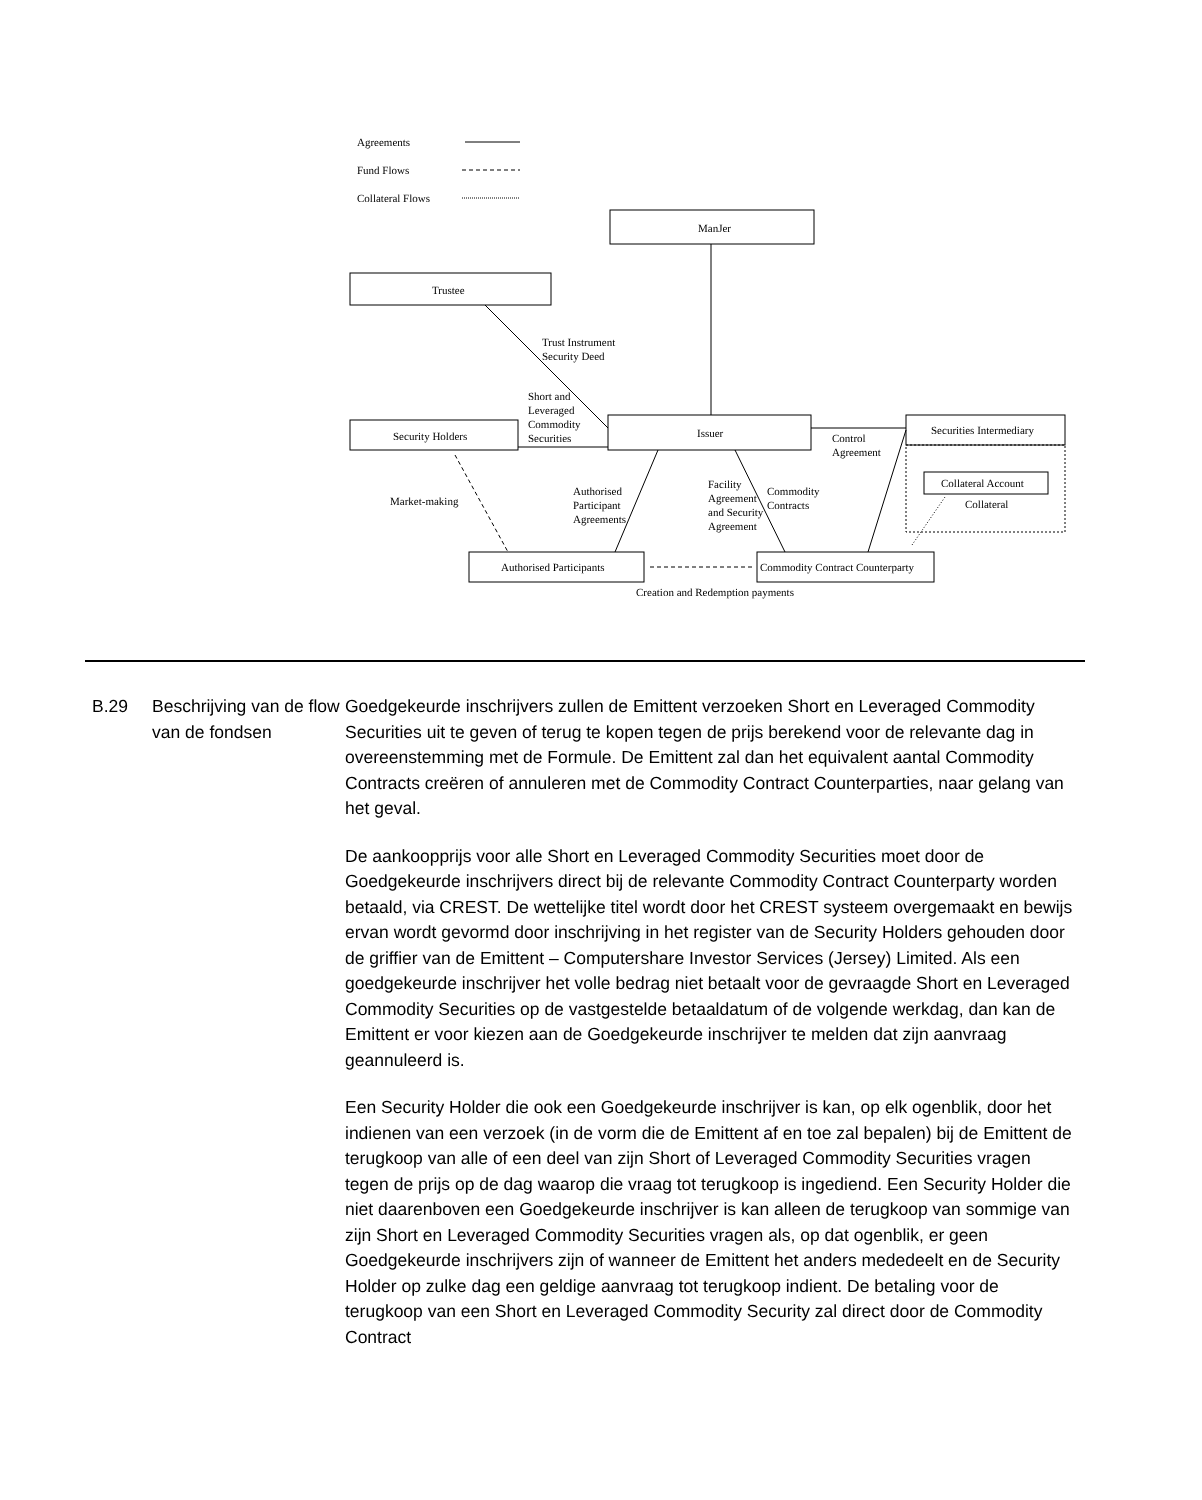Agreements
Fund Flows
Collateral Flows
ManJer
Trustee
Trust Instrument
Security Deed
Short and
Leveraged
Commodity
Securities
Security Holders
Issuer
Control
Agreement
Securities Intermediary
Collateral Account
Collateral
Market-making
Authorised
Participant
Agreements
Facility
Agreement
and Security
Agreement
Commodity
Contracts
Authorised Participants
Commodity Contract Counterparty
Creation and Redemption payments
B.29 Beschrijving van de flow van de fondsen
Goedgekeurde inschrijvers zullen de Emittent verzoeken Short en Leveraged Commodity Securities uit te geven of terug te kopen tegen de prijs berekend voor de relevante dag in overeenstemming met de Formule. De Emittent zal dan het equivalent aantal Commodity Contracts creëren of annuleren met de Commodity Contract Counterparties, naar gelang van het geval.
De aankoopprijs voor alle Short en Leveraged Commodity Securities moet door de Goedgekeurde inschrijvers direct bij de relevante Commodity Contract Counterparty worden betaald, via CREST. De wettelijke titel wordt door het CREST systeem overgemaakt en bewijs ervan wordt gevormd door inschrijving in het register van de Security Holders gehouden door de griffier van de Emittent – Computershare Investor Services (Jersey) Limited. Als een goedgekeurde inschrijver het volle bedrag niet betaalt voor de gevraagde Short en Leveraged Commodity Securities op de vastgestelde betaaldatum of de volgende werkdag, dan kan de Emittent er voor kiezen aan de Goedgekeurde inschrijver te melden dat zijn aanvraag geannuleerd is.
Een Security Holder die ook een Goedgekeurde inschrijver is kan, op elk ogenblik, door het indienen van een verzoek (in de vorm die de Emittent af en toe zal bepalen) bij de Emittent de terugkoop van alle of een deel van zijn Short of Leveraged Commodity Securities vragen tegen de prijs op de dag waarop die vraag tot terugkoop is ingediend. Een Security Holder die niet daarenboven een Goedgekeurde inschrijver is kan alleen de terugkoop van sommige van zijn Short en Leveraged Commodity Securities vragen als, op dat ogenblik, er geen Goedgekeurde inschrijvers zijn of wanneer de Emittent het anders mededeelt en de Security Holder op zulke dag een geldige aanvraag tot terugkoop indient. De betaling voor de terugkoop van een Short en Leveraged Commodity Security zal direct door de Commodity Contract